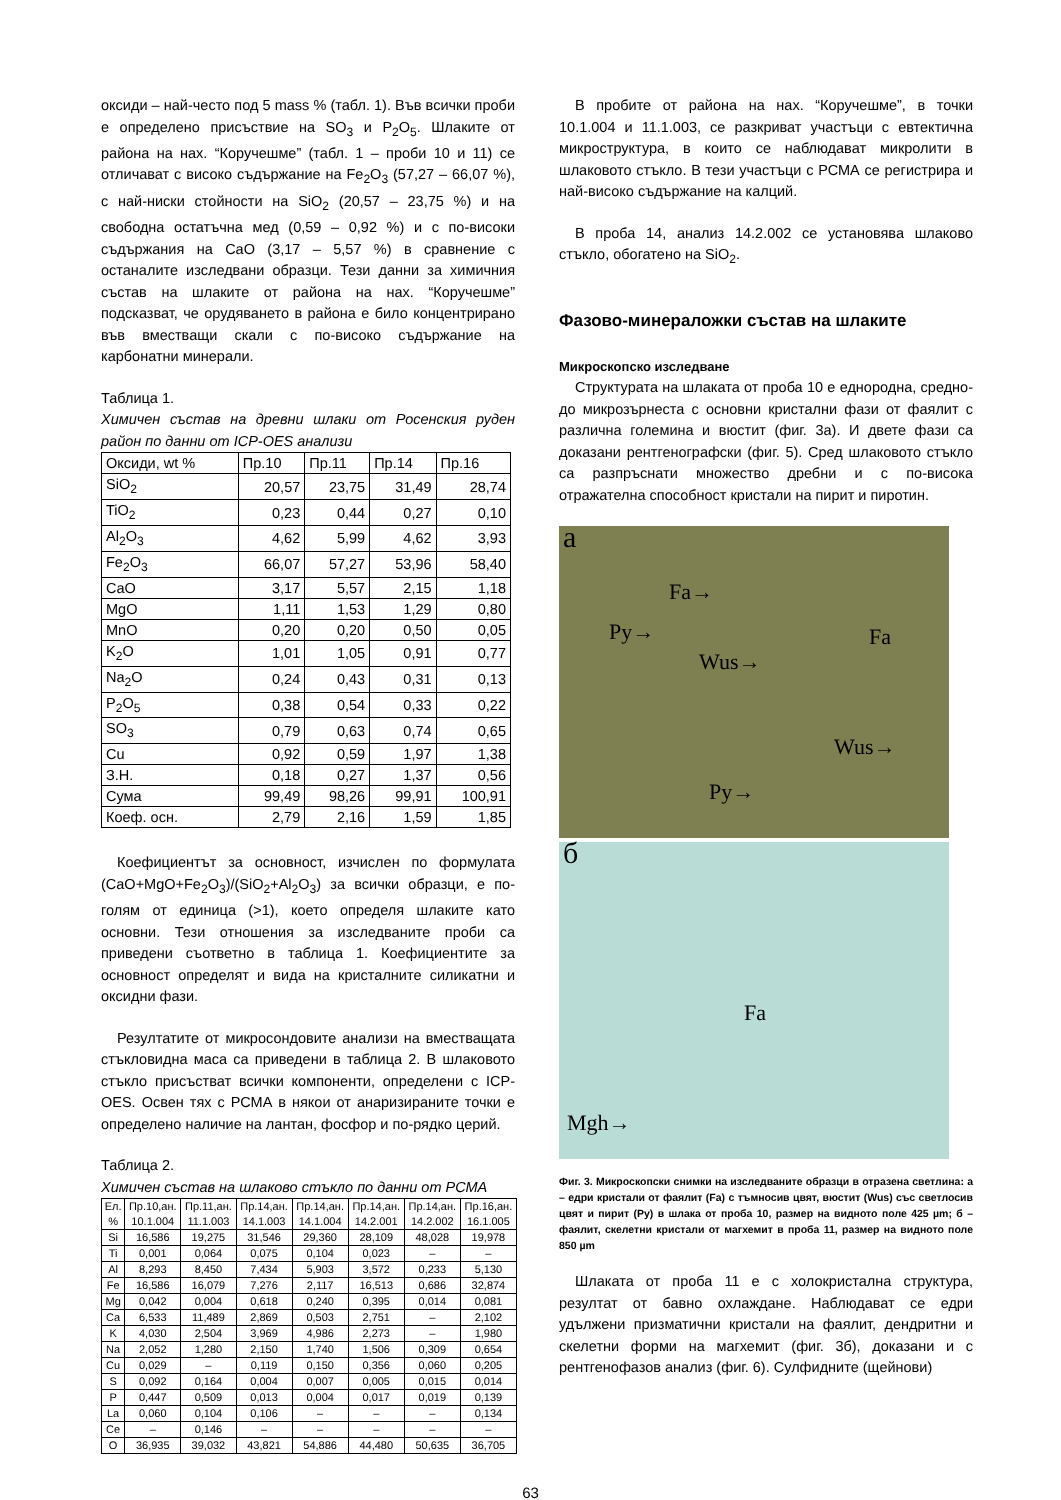оксиди – най-често под 5 mass % (табл. 1). Във всички проби е определено присъствие на SO<sub>3</sub> и P<sub>2</sub>O<sub>5</sub>. Шлаките от района на нах. “Коручешме” (табл. 1 – проби 10 и 11) се отличават с високо съдържание на Fe<sub>2</sub>O<sub>3</sub> (57,27 – 66,07 %), с най-ниски стойности на SiO<sub>2</sub> (20,57 – 23,75 %) и на свободна остатъчна мед (0,59 – 0,92 %) и с по-високи съдържания на CaO (3,17 – 5,57 %) в сравнение с останалите изследвани образци. Тези данни за химичния състав на шлаките от района на нах. “Коручешме” подсказват, че орудяването в района е било концентрирано във вместващи скали с по-високо съдържание на карбонатни минерали.
Таблица 1.
Химичен състав на древни шлаки от Росенския руден район по данни от ICP-OES анализи
| Оксиди, wt % | Пр.10 | Пр.11 | Пр.14 | Пр.16 |
| SiO<sub>2</sub> | 20,57 | 23,75 | 31,49 | 28,74 |
| TiO<sub>2</sub> | 0,23 | 0,44 | 0,27 | 0,10 |
| Al<sub>2</sub>O<sub>3</sub> | 4,62 | 5,99 | 4,62 | 3,93 |
| Fe<sub>2</sub>O<sub>3</sub> | 66,07 | 57,27 | 53,96 | 58,40 |
| CaO | 3,17 | 5,57 | 2,15 | 1,18 |
| MgO | 1,11 | 1,53 | 1,29 | 0,80 |
| MnO | 0,20 | 0,20 | 0,50 | 0,05 |
| K<sub>2</sub>O | 1,01 | 1,05 | 0,91 | 0,77 |
| Na<sub>2</sub>O | 0,24 | 0,43 | 0,31 | 0,13 |
| P<sub>2</sub>O<sub>5</sub> | 0,38 | 0,54 | 0,33 | 0,22 |
| SO<sub>3</sub> | 0,79 | 0,63 | 0,74 | 0,65 |
| Cu | 0,92 | 0,59 | 1,97 | 1,38 |
| З.Н. | 0,18 | 0,27 | 1,37 | 0,56 |
| Сума | 99,49 | 98,26 | 99,91 | 100,91 |
| Коеф. осн. | 2,79 | 2,16 | 1,59 | 1,85 |
Коефициентът за основност, изчислен по формулата (CaO+MgO+Fe<sub>2</sub>O<sub>3</sub>)/(SiO<sub>2</sub>+Al<sub>2</sub>O<sub>3</sub>) за всички образци, е по-голям от единица (>1), което определя шлаките като основни. Тези отношения за изследваните проби са приведени съответно в таблица 1. Коефициентите за основност определят и вида на кристалните силикатни и оксидни фази.
Резултатите от микросондовите анализи на вместващата стъкловидна маса са приведени в таблица 2. В шлаковото стъкло присъстват всички компоненти, определени с ICP-OES. Освен тях с РСМА в някои от анаризираните точки е определено наличие на лантан, фосфор и по-рядко церий.
Таблица 2.
Химичен състав на шлаково стъкло по данни от РСМА
| Ел. % | Пр.10,ан. 10.1.004 | Пр.11,ан. 11.1.003 | Пр.14,ан. 14.1.003 | Пр.14,ан. 14.1.004 | Пр.14,ан. 14.2.001 | Пр.14,ан. 14.2.002 | Пр.16,ан. 16.1.005 |
| Si | 16,586 | 19,275 | 31,546 | 29,360 | 28,109 | 48,028 | 19,978 |
| Ti | 0,001 | 0,064 | 0,075 | 0,104 | 0,023 | – | – |
| Al | 8,293 | 8,450 | 7,434 | 5,903 | 3,572 | 0,233 | 5,130 |
| Fe | 16,586 | 16,079 | 7,276 | 2,117 | 16,513 | 0,686 | 32,874 |
| Mg | 0,042 | 0,004 | 0,618 | 0,240 | 0,395 | 0,014 | 0,081 |
| Ca | 6,533 | 11,489 | 2,869 | 0,503 | 2,751 | – | 2,102 |
| K | 4,030 | 2,504 | 3,969 | 4,986 | 2,273 | – | 1,980 |
| Na | 2,052 | 1,280 | 2,150 | 1,740 | 1,506 | 0,309 | 0,654 |
| Cu | 0,029 | – | 0,119 | 0,150 | 0,356 | 0,060 | 0,205 |
| S | 0,092 | 0,164 | 0,004 | 0,007 | 0,005 | 0,015 | 0,014 |
| P | 0,447 | 0,509 | 0,013 | 0,004 | 0,017 | 0,019 | 0,139 |
| La | 0,060 | 0,104 | 0,106 | – | – | – | 0,134 |
| Ce | – | 0,146 | – | – | – | – | – |
| O | 36,935 | 39,032 | 43,821 | 54,886 | 44,480 | 50,635 | 36,705 |
В пробите от района на нах. “Коручешме”, в точки 10.1.004 и 11.1.003, се разкриват участъци с евтектична микроструктура, в които се наблюдават микролити в шлаковото стъкло. В тези участъци с РСМА се регистрира и най-високо съдържание на калций.
В проба 14, анализ 14.2.002 се установява шлаково стъкло, обогатено на SiO<sub>2</sub>.
Фазово-минераложки състав на шлаките
Микроскопско изследване
Структурата на шлаката от проба 10 е еднородна, средно- до микрозърнеста с основни кристални фази от фаялит с различна големина и вюстит (фиг. 3а). И двете фази са доказани рентгенографски (фиг. 5). Сред шлаковото стъкло са разпръснати множество дребни и с по-висока отражателна способност кристали на пирит и пиротин.
а
Fa→
Py→ Fa
Wus→
Wus→
Py→
б
Fa
Mgh→
Фиг. 3. Микроскопски снимки на изследваните образци в отразена светлина: а – едри кристали от фаялит (Fa) с тъмносив цвят, вюстит (Wus) със светлосив цвят и пирит (Py) в шлака от проба 10, размер на видното поле 425 µm; б – фаялит, скелетни кристали от магхемит в проба 11, размер на видното поле 850 µm
Шлаката от проба 11 е с холокристална структура, резултат от бавно охлаждане. Наблюдават се едри удължени призматични кристали на фаялит, дендритни и скелетни форми на магхемит (фиг. 3б), доказани и с рентгенофазов анализ (фиг. 6). Сулфидните (щейнови)
63